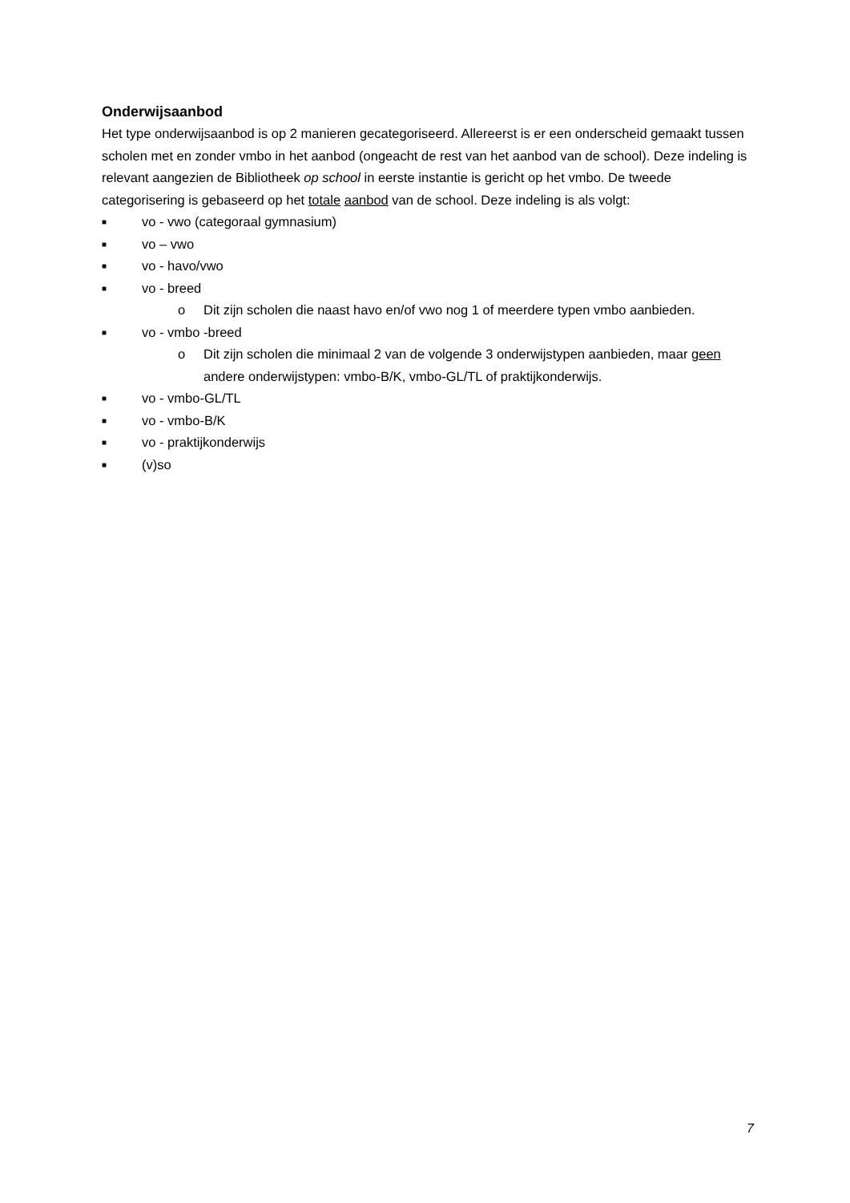Onderwijsaanbod
Het type onderwijsaanbod is op 2 manieren gecategoriseerd. Allereerst is er een onderscheid gemaakt tussen scholen met en zonder vmbo in het aanbod (ongeacht de rest van het aanbod van de school). Deze indeling is relevant aangezien de Bibliotheek op school in eerste instantie is gericht op het vmbo. De tweede categorisering is gebaseerd op het totale aanbod van de school. Deze indeling is als volgt:
■ vo - vwo (categoraal gymnasium)
■ vo – vwo
■ vo - havo/vwo
■ vo - breed
o Dit zijn scholen die naast havo en/of vwo nog 1 of meerdere typen vmbo aanbieden.
■ vo - vmbo -breed
o Dit zijn scholen die minimaal 2 van de volgende 3 onderwijstypen aanbieden, maar geen andere onderwijstypen: vmbo-B/K, vmbo-GL/TL of praktijkonderwijs.
■ vo - vmbo-GL/TL
■ vo - vmbo-B/K
■ vo - praktijkonderwijs
■ (v)so
7